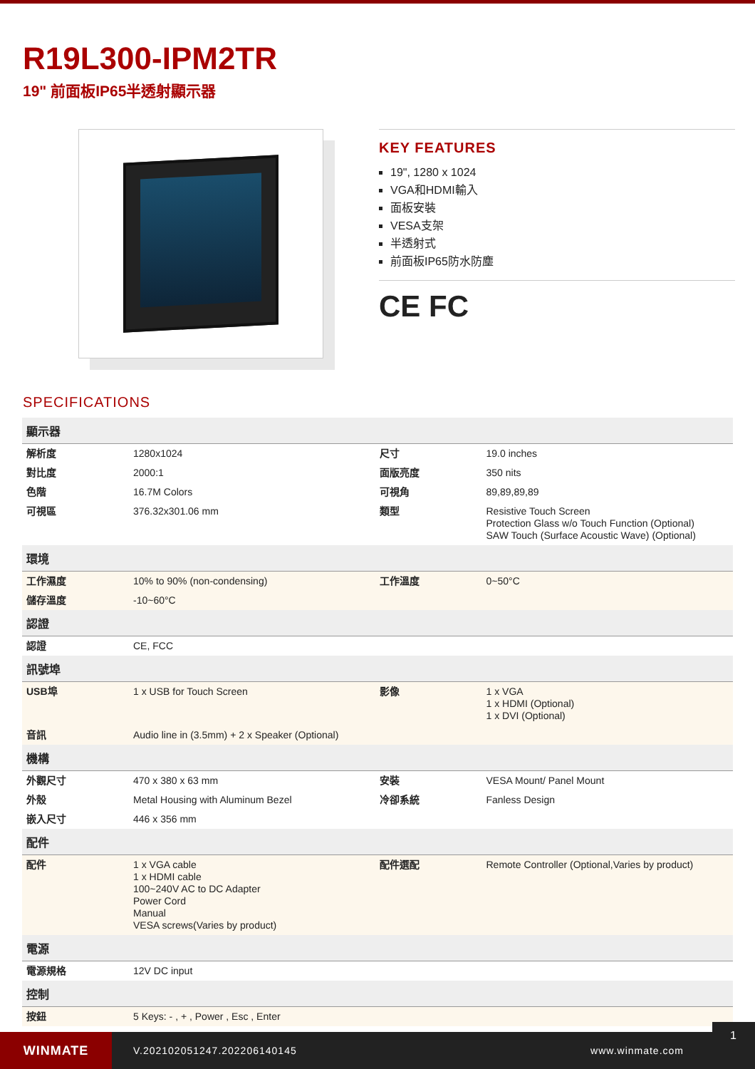R19L300-IPM2TR
19" 前面板IP65半透射顯示器
KEY FEATURES
19", 1280 x 1024
VGA和HDMI輸入
面板安裝
VESA支架
半透射式
前面板IP65防水防塵
CE FC
SPECIFICATIONS
| 顯示器 | | | |
| --- | --- | --- | --- |
| 解析度 | 1280x1024 | 尺寸 | 19.0 inches |
| 對比度 | 2000:1 | 面版亮度 | 350 nits |
| 色階 | 16.7M Colors | 可視角 | 89,89,89,89 |
| 可視區 | 376.32x301.06 mm | 類型 | Resistive Touch Screen Protection Glass w/o Touch Function (Optional) SAW Touch (Surface Acoustic Wave) (Optional) |
| 環境 | | | |
| 工作濕度 | 10% to 90% (non-condensing) | 工作溫度 | 0~50°C |
| 儲存溫度 | -10~60°C | | |
| 認證 | | | |
| 認證 | CE, FCC | | |
| 訊號埠 | | | |
| USB埠 | 1 x USB for Touch Screen | 影像 | 1 x VGA 1 x HDMI (Optional) 1 x DVI (Optional) |
| 音訊 | Audio line in (3.5mm) + 2 x Speaker (Optional) | | |
| 機構 | | | |
| 外觀尺寸 | 470 x 380 x 63 mm | 安裝 | VESA Mount/ Panel Mount |
| 外殼 | Metal Housing with Aluminum Bezel | 冷卻系統 | Fanless Design |
| 嵌入尺寸 | 446 x 356 mm | | |
| 配件 | | | |
| 配件 | 1 x VGA cable 1 x HDMI cable 100~240V AC to DC Adapter Power Cord Manual VESA screws(Varies by product) | 配件選配 | Remote Controller (Optional,Varies by product) |
| 電源 | | | |
| 電源規格 | 12V DC input | | |
| 控制 | | | |
| 按鈕 | 5 Keys: - , + , Power , Esc , Enter | | |
WINMATE
V.202102051247.202206140145 www.winmate.com
1